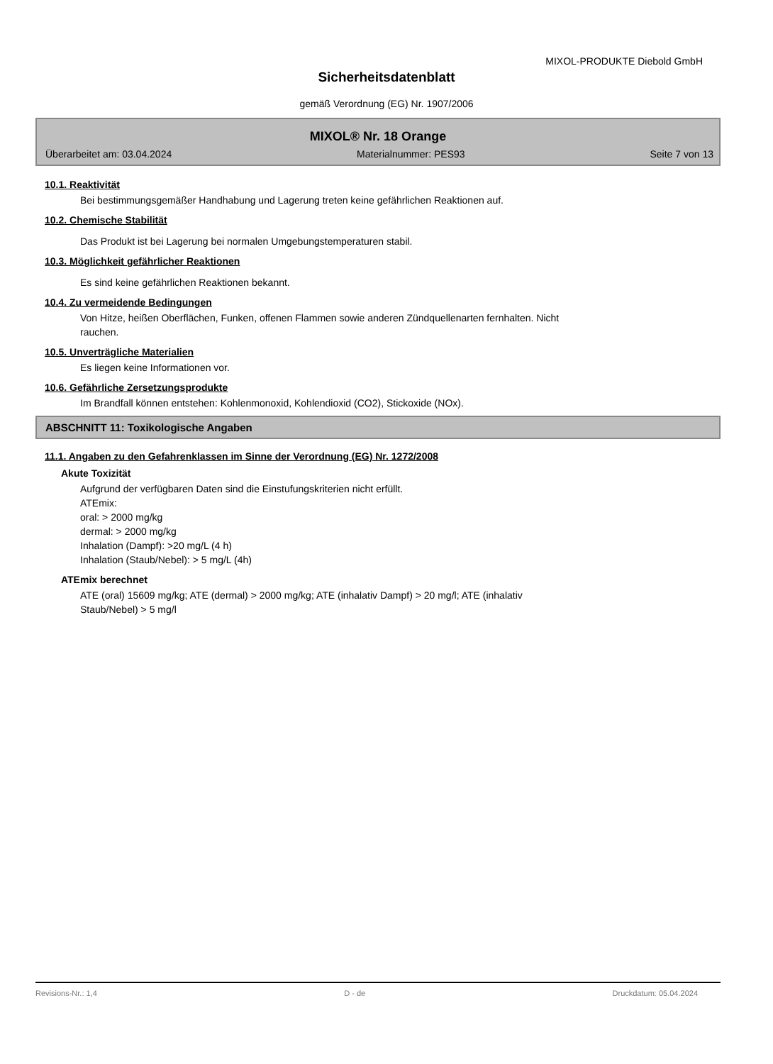MIXOL-PRODUKTE Diebold GmbH
Sicherheitsdatenblatt
gemäß Verordnung (EG) Nr. 1907/2006
MIXOL® Nr. 18 Orange
Überarbeitet am: 03.04.2024 Materialnummer: PES93 Seite 7 von 13
10.1. Reaktivität
Bei bestimmungsgemäßer Handhabung und Lagerung treten keine gefährlichen Reaktionen auf.
10.2. Chemische Stabilität
Das Produkt ist bei Lagerung bei normalen Umgebungstemperaturen stabil.
10.3. Möglichkeit gefährlicher Reaktionen
Es sind keine gefährlichen Reaktionen bekannt.
10.4. Zu vermeidende Bedingungen
Von Hitze, heißen Oberflächen, Funken, offenen Flammen sowie anderen Zündquellenarten fernhalten. Nicht
rauchen.
10.5. Unverträgliche Materialien
Es liegen keine Informationen vor.
10.6. Gefährliche Zersetzungsprodukte
Im Brandfall können entstehen: Kohlenmonoxid, Kohlendioxid (CO2), Stickoxide (NOx).
ABSCHNITT 11: Toxikologische Angaben
11.1. Angaben zu den Gefahrenklassen im Sinne der Verordnung (EG) Nr. 1272/2008
Akute Toxizität
Aufgrund der verfügbaren Daten sind die Einstufungskriterien nicht erfüllt.
ATEmix:
oral: > 2000 mg/kg
dermal: > 2000 mg/kg
Inhalation (Dampf): >20 mg/L (4 h)
Inhalation (Staub/Nebel): > 5 mg/L (4h)
ATEmix berechnet
ATE (oral) 15609 mg/kg; ATE (dermal) > 2000 mg/kg; ATE (inhalativ Dampf) > 20 mg/l; ATE (inhalativ
Staub/Nebel) > 5 mg/l
Revisions-Nr.: 1,4 D - de Druckdatum: 05.04.2024